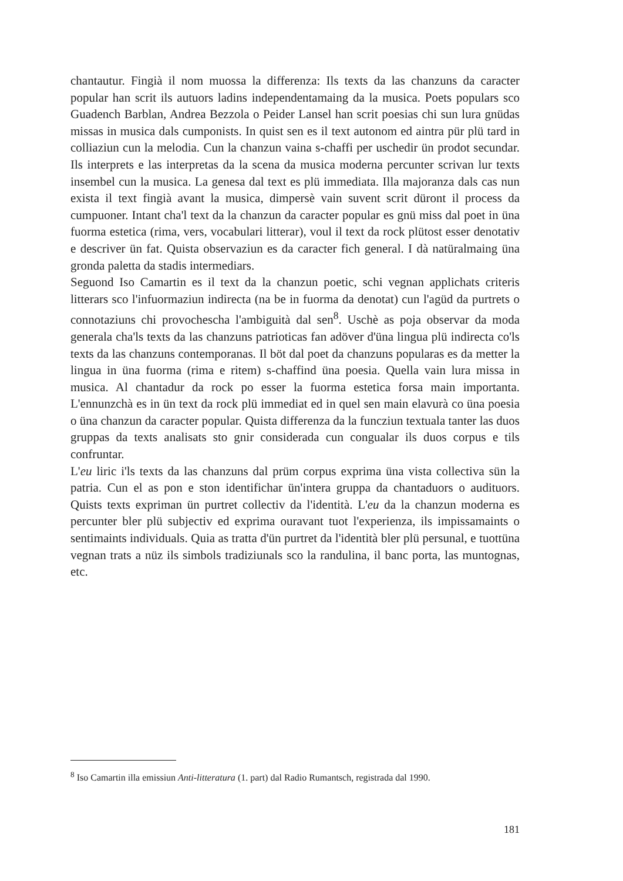chantautur. Fingià il nom muossa la differenza: Ils texts da las chanzuns da caracter popular han scrit ils autuors ladins independentamaing da la musica. Poets populars sco Guadench Barblan, Andrea Bezzola o Peider Lansel han scrit poesias chi sun lura gnüdas missas in musica dals cumponists. In quist sen es il text autonom ed aintra pür plü tard in colliaziun cun la melodia. Cun la chanzun vaina s-chaffi per uschedir ün prodot secundar. Ils interprets e las interpretas da la scena da musica moderna percunter scrivan lur texts insembel cun la musica. La genesa dal text es plü immediata. Illa majoranza dals cas nun exista il text fingià avant la musica, dimpersè vain suvent scrit düront il process da cumpuoner. Intant cha'l text da la chanzun da caracter popular es gnü miss dal poet in üna fuorma estetica (rima, vers, vocabulari litterar), voul il text da rock plütost esser denotativ e descriver ün fat. Quista observaziun es da caracter fich general. I dà natüralmaing üna gronda paletta da stadis intermediars.
Seguond Iso Camartin es il text da la chanzun poetic, schi vegnan applichats criteris litterars sco l'infuormaziun indirecta (na be in fuorma da denotat) cun l'agüd da purtrets o connotaziuns chi provochescha l'ambiguità dal sen<sup>8</sup>. Uschè as poja observar da moda generala cha'ls texts da las chanzuns patrioticas fan adöver d'üna lingua plü indirecta co'ls texts da las chanzuns contemporanas. Il böt dal poet da chanzuns popularas es da metter la lingua in üna fuorma (rima e ritem) s-chaffind üna poesia. Quella vain lura missa in musica. Al chantadur da rock po esser la fuorma estetica forsa main importanta. L'ennunzchà es in ün text da rock plü immediat ed in quel sen main elavurà co üna poesia o üna chanzun da caracter popular. Quista differenza da la funcziun textuala tanter las duos gruppas da texts analisats sto gnir considerada cun congualar ils duos corpus e tils confruntar.
L'eu liric i'ls texts da las chanzuns dal prüm corpus exprima üna vista collectiva sün la patria. Cun el as pon e ston identifichar ün'intera gruppa da chantaduors o audituors. Quists texts expriman ün purtret collectiv da l'identità. L'eu da la chanzun moderna es percunter bler plü subjectiv ed exprima ouravant tuot l'experienza, ils impissamaints o sentimaints individuals. Quia as tratta d'ün purtret da l'identità bler plü persunal, e tuottüna vegnan trats a nüz ils simbols tradiziunals sco la randulina, il banc porta, las muntognas, etc.
<sup>8</sup> Iso Camartin illa emissiun Anti-litteratura (1. part) dal Radio Rumantsch, registrada dal 1990.
181